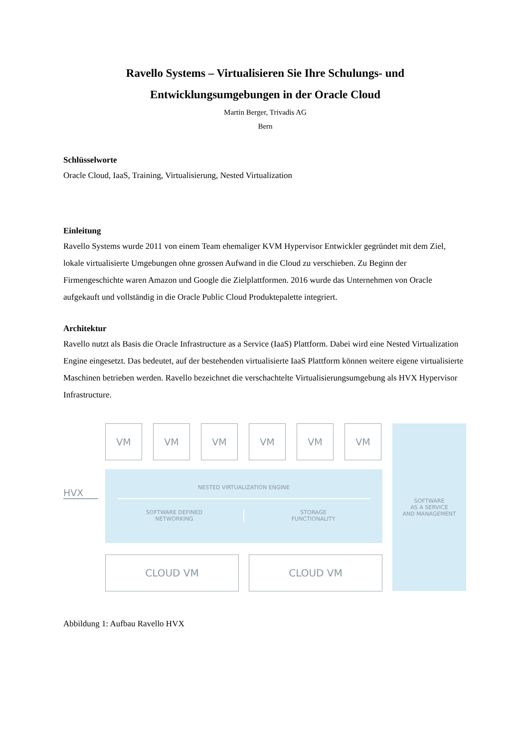Ravello Systems – Virtualisieren Sie Ihre Schulungs- und Entwicklungsumgebungen in der Oracle Cloud
Martin Berger, Trivadis AG
Bern
Schlüsselworte
Oracle Cloud, IaaS, Training, Virtualisierung, Nested Virtualization
Einleitung
Ravello Systems wurde 2011 von einem Team ehemaliger KVM Hypervisor Entwickler gegründet mit dem Ziel, lokale virtualisierte Umgebungen ohne grossen Aufwand in die Cloud zu verschieben. Zu Beginn der Firmengeschichte waren Amazon und Google die Zielplattformen. 2016 wurde das Unternehmen von Oracle aufgekauft und vollständig in die Oracle Public Cloud Produktepalette integriert.
Architektur
Ravello nutzt als Basis die Oracle Infrastructure as a Service (IaaS) Plattform. Dabei wird eine Nested Virtualization Engine eingesetzt. Das bedeutet, auf der bestehenden virtualisierte IaaS Plattform können weitere eigene virtualisierte Maschinen betrieben werden. Ravello bezeichnet die verschachtelte Virtualisierungsumgebung als HVX Hypervisor Infrastructure.
VM VM VM VM VM VM
HVX
NESTED VIRTUALIZATION ENGINE
SOFTWARE DEFINED
NETWORKING
STORAGE
FUNCTIONALITY
SOFTWARE
AS A SERVICE
AND MANAGEMENT
CLOUD VM CLOUD VM
Abbildung 1: Aufbau Ravello HVX